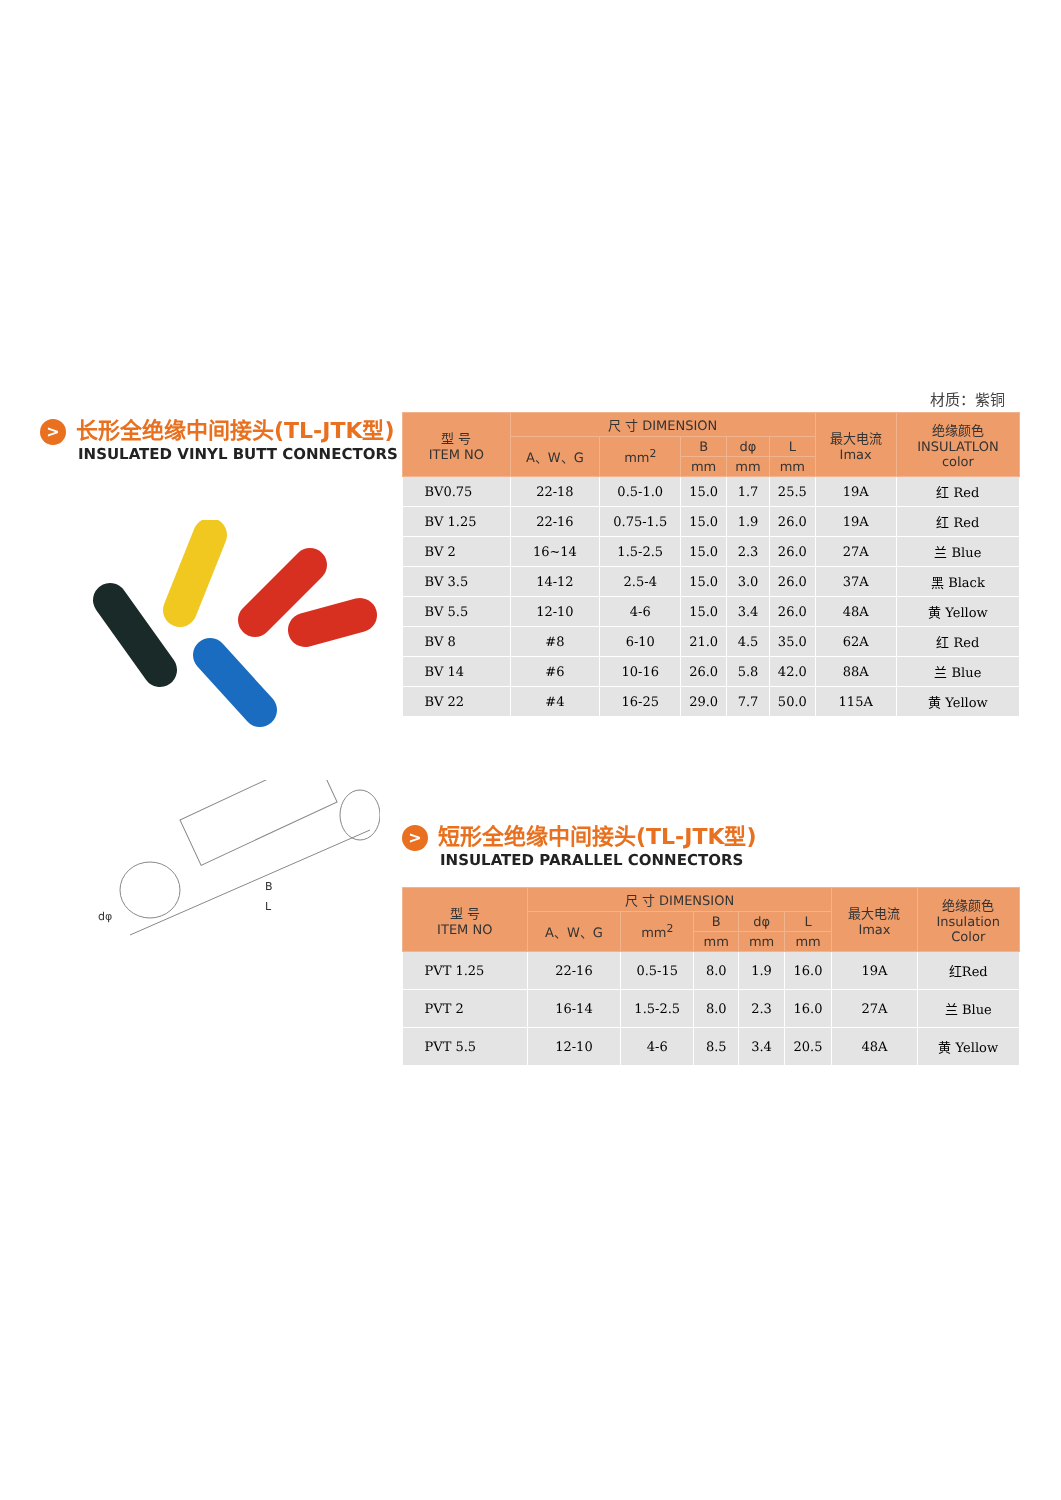材质：紫铜
> 长形全绝缘中间接头(TL-JTK型)
INSULATED VINYL BUTT CONNECTORS
| 型 号 ITEM NO | 尺 寸 DIMENSION | | | | | 最大电流 Imax | 绝缘颜色 INSULATLON color |
| --- | --- | --- | --- | --- | --- | --- | --- |
| | A、W、G | mm<sup>2</sup> | B | dφ | L | | |
| | | | mm | mm | mm | | |
| BV0.75 | 22-18 | 0.5-1.0 | 15.0 | 1.7 | 25.5 | 19A | 红 Red |
| BV 1.25 | 22-16 | 0.75-1.5 | 15.0 | 1.9 | 26.0 | 19A | 红 Red |
| BV 2 | 16~14 | 1.5-2.5 | 15.0 | 2.3 | 26.0 | 27A | 兰 Blue |
| BV 3.5 | 14-12 | 2.5-4 | 15.0 | 3.0 | 26.0 | 37A | 黑 Black |
| BV 5.5 | 12-10 | 4-6 | 15.0 | 3.4 | 26.0 | 48A | 黄 Yellow |
| BV 8 | #8 | 6-10 | 21.0 | 4.5 | 35.0 | 62A | 红 Red |
| BV 14 | #6 | 10-16 | 26.0 | 5.8 | 42.0 | 88A | 兰 Blue |
| BV 22 | #4 | 16-25 | 29.0 | 7.7 | 50.0 | 115A | 黄 Yellow |
L
B
dφ
> 短形全绝缘中间接头(TL-JTK型)
INSULATED PARALLEL CONNECTORS
| 型 号 ITEM NO | 尺 寸 DIMENSION | | | | | 最大电流 Imax | 绝缘颜色 Insulation Color |
| --- | --- | --- | --- | --- | --- | --- | --- |
| | A、W、G | mm<sup>2</sup> | B | dφ | L | | |
| | | | mm | mm | mm | | |
| PVT 1.25 | 22-16 | 0.5-15 | 8.0 | 1.9 | 16.0 | 19A | 红Red |
| PVT 2 | 16-14 | 1.5-2.5 | 8.0 | 2.3 | 16.0 | 27A | 兰 Blue |
| PVT 5.5 | 12-10 | 4-6 | 8.5 | 3.4 | 20.5 | 48A | 黄 Yellow |